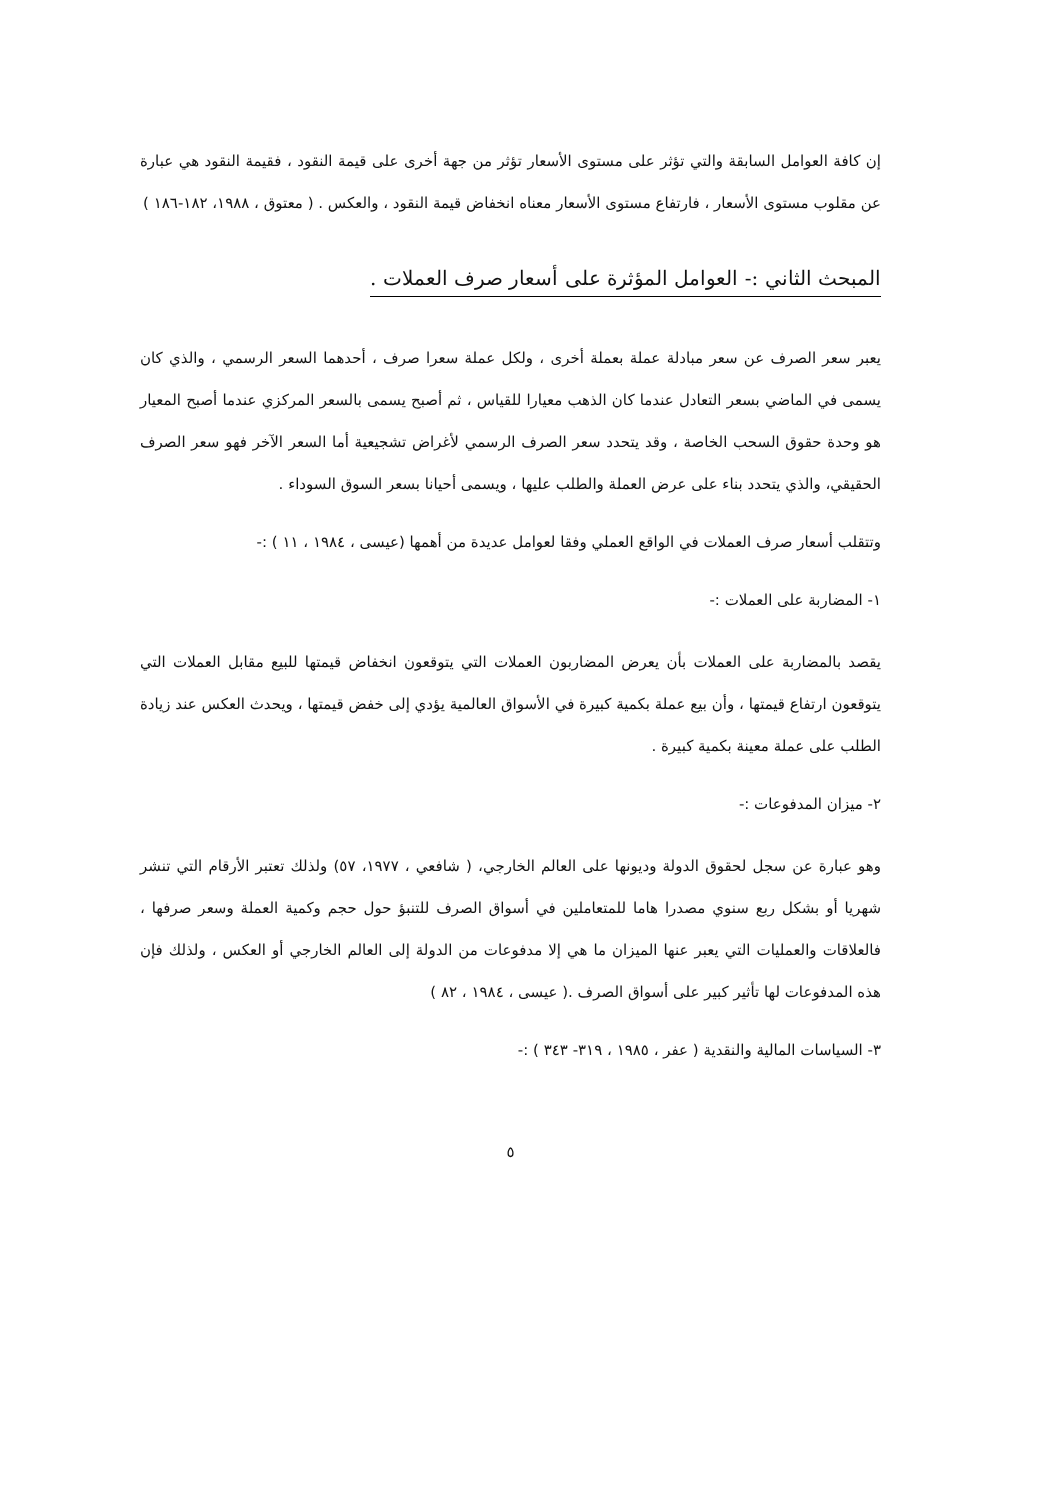إن كافة العوامل السابقة والتي تؤثر على مستوى الأسعار تؤثر من جهة أخرى على قيمة النقود ، فقيمة النقود هي عبارة عن مقلوب مستوى الأسعار ، فارتفاع مستوى الأسعار معناه انخفاض قيمة النقود ، والعكس . ( معتوق ، ١٩٨٨، ١٨٢-١٨٦ )
المبحث الثاني :- العوامل المؤثرة على أسعار صرف العملات .
يعبر سعر الصرف عن سعر مبادلة عملة بعملة أخرى ، ولكل عملة سعرا صرف ، أحدهما السعر الرسمي ، والذي كان يسمى في الماضي بسعر التعادل عندما كان الذهب معيارا للقياس ، ثم أصبح يسمى بالسعر المركزي عندما أصبح المعيار هو وحدة حقوق السحب الخاصة ، وقد يتحدد سعر الصرف الرسمي لأغراض تشجيعية أما السعر الآخر فهو سعر الصرف الحقيقي، والذي يتحدد بناء على عرض العملة والطلب عليها ، ويسمى أحيانا بسعر السوق السوداء .
وتتقلب أسعار صرف العملات في الواقع العملي وفقا لعوامل عديدة من أهمها (عيسى ، ١٩٨٤ ، ١١ ) :-
١- المضاربة على العملات :-
يقصد بالمضاربة على العملات بأن يعرض المضاربون العملات التي يتوقعون انخفاض قيمتها للبيع مقابل العملات التي يتوقعون ارتفاع قيمتها ، وأن بيع عملة بكمية كبيرة في الأسواق العالمية يؤدي إلى خفض قيمتها ، ويحدث العكس عند زيادة الطلب على عملة معينة بكمية كبيرة .
٢- ميزان المدفوعات :-
وهو عبارة عن سجل لحقوق الدولة وديونها على العالم الخارجي، ( شافعي ، ١٩٧٧، ٥٧) ولذلك تعتبر الأرقام التي تنشر شهريا أو بشكل ربع سنوي مصدرا هاما للمتعاملين في أسواق الصرف للتنبؤ حول حجم وكمية العملة وسعر صرفها ، فالعلاقات والعمليات التي يعبر عنها الميزان ما هي إلا مدفوعات من الدولة إلى العالم الخارجي أو العكس ، ولذلك فإن هذه المدفوعات لها تأثير كبير على أسواق الصرف .( عيسى ، ١٩٨٤ ، ٨٢ )
٣- السياسات المالية والنقدية ( عفر ، ١٩٨٥ ، ٣١٩- ٣٤٣ ) :-
٥